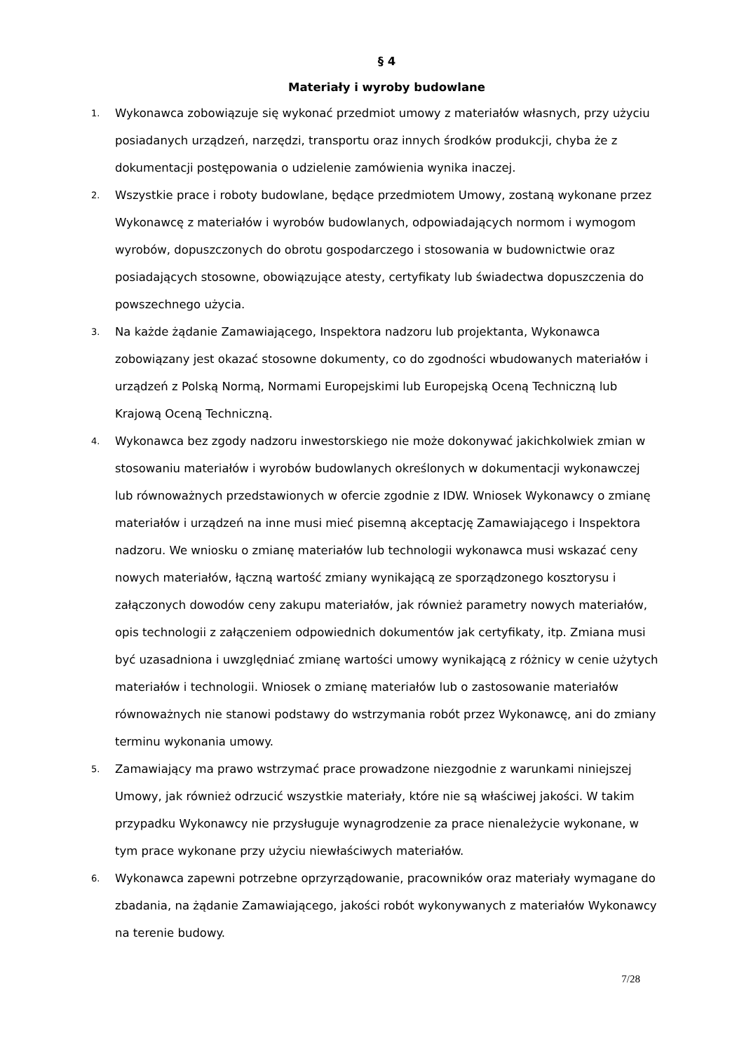§ 4
Materiały i wyroby budowlane
1.
Wykonawca zobowiązuje się wykonać przedmiot umowy z materiałów własnych, przy użyciu posiadanych urządzeń, narzędzi, transportu oraz innych środków produkcji, chyba że z dokumentacji postępowania o udzielenie zamówienia wynika inaczej.
2.
Wszystkie prace i roboty budowlane, będące przedmiotem Umowy, zostaną wykonane przez Wykonawcę z materiałów i wyrobów budowlanych, odpowiadających normom i wymogom wyrobów, dopuszczonych do obrotu gospodarczego i stosowania w budownictwie oraz posiadających stosowne, obowiązujące atesty, certyfikaty lub świadectwa dopuszczenia do powszechnego użycia.
3.
Na każde żądanie Zamawiającego, Inspektora nadzoru lub projektanta, Wykonawca zobowiązany jest okazać stosowne dokumenty, co do zgodności wbudowanych materiałów i urządzeń z Polską Normą, Normami Europejskimi lub Europejską Oceną Techniczną lub Krajową Oceną Techniczną.
4.
Wykonawca bez zgody nadzoru inwestorskiego nie może dokonywać jakichkolwiek zmian w stosowaniu materiałów i wyrobów budowlanych określonych w dokumentacji wykonawczej lub równoważnych przedstawionych w ofercie zgodnie z IDW. Wniosek Wykonawcy o zmianę materiałów i urządzeń na inne musi mieć pisemną akceptację Zamawiającego i Inspektora nadzoru. We wniosku o zmianę materiałów lub technologii wykonawca musi wskazać ceny nowych materiałów, łączną wartość zmiany wynikającą ze sporządzonego kosztorysu i załączonych dowodów ceny zakupu materiałów, jak również parametry nowych materiałów, opis technologii z załączeniem odpowiednich dokumentów jak certyfikaty, itp. Zmiana musi być uzasadniona i uwzględniać zmianę wartości umowy wynikającą z różnicy w cenie użytych materiałów i technologii. Wniosek o zmianę materiałów lub o zastosowanie materiałów równoważnych nie stanowi podstawy do wstrzymania robót przez Wykonawcę, ani do zmiany terminu wykonania umowy.
5.
Zamawiający ma prawo wstrzymać prace prowadzone niezgodnie z warunkami niniejszej Umowy, jak również odrzucić wszystkie materiały, które nie są właściwej jakości. W takim przypadku Wykonawcy nie przysługuje wynagrodzenie za prace nienależycie wykonane, w tym prace wykonane przy użyciu niewłaściwych materiałów.
6.
Wykonawca zapewni potrzebne oprzyrządowanie, pracowników oraz materiały wymagane do zbadania, na żądanie Zamawiającego, jakości robót wykonywanych z materiałów Wykonawcy na terenie budowy.
7/28